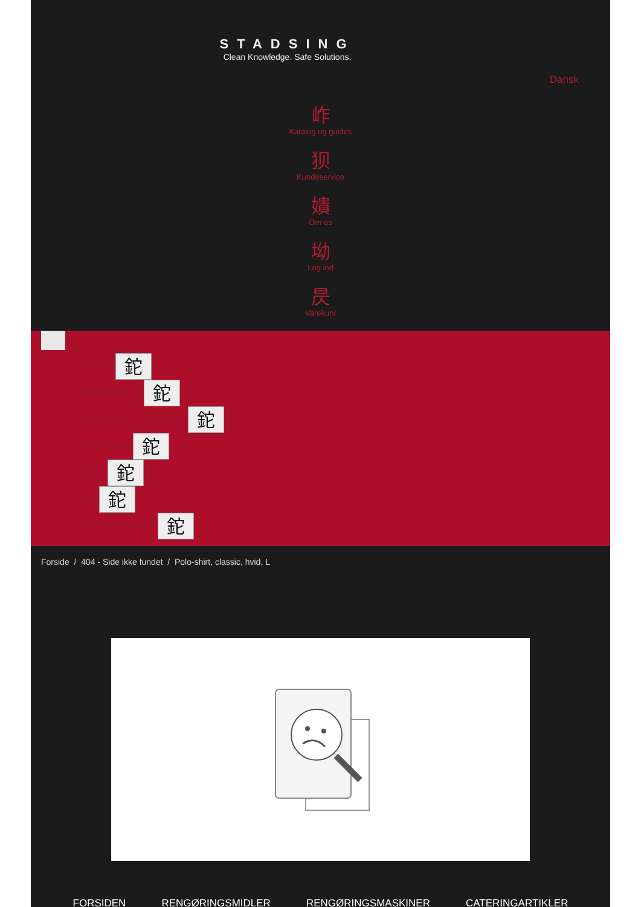STADSING
Clean Knowledge. Safe Solutions.
Dansk
岞
Katalog og guides
狈
Kundeservice
嬇
Om os
坳
Log ind
昃
Varekurv
Rengøring 鉈
Affaldshåndtering 鉈
Aftørringspapir & dispensere 鉈
Personlig pleje 鉈
Catering 鉈
Safety 鉈
Fodtøj & Beklædning 鉈
Forside / 404 - Side ikke fundet / Polo-shirt, classic, hvid, L
FORSIDEN RENGØRINGSMIDLER RENGØRINGSMASKINER CATERINGARTIKLER